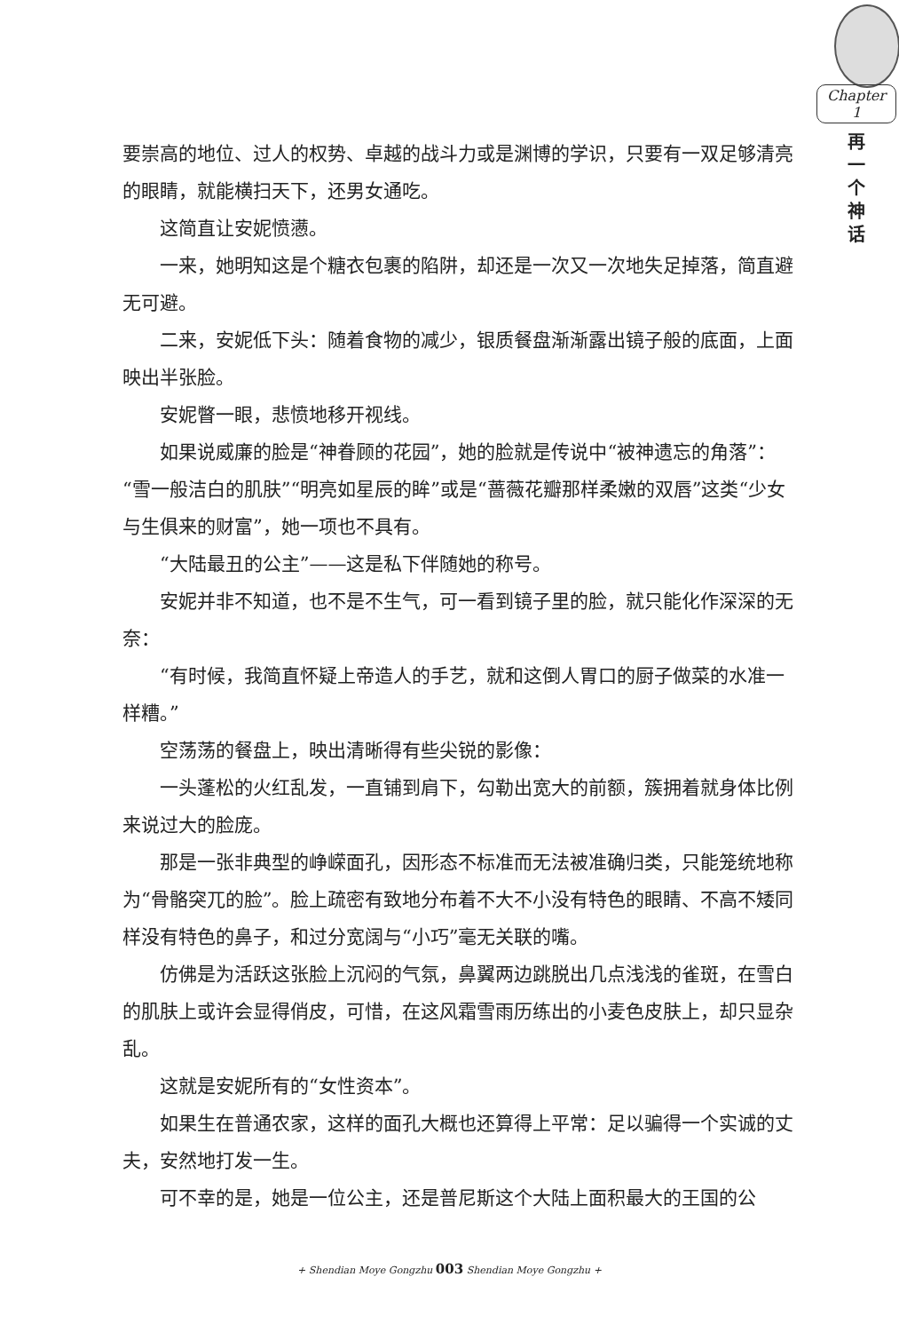Chapter 1
再 一 个 神 话
要崇高的地位、过人的权势、卓越的战斗力或是渊博的学识，只要有一双足够清亮的眼睛，就能横扫天下，还男女通吃。
这简直让安妮愤懑。
一来，她明知这是个糖衣包裹的陷阱，却还是一次又一次地失足掉落，简直避无可避。
二来，安妮低下头：随着食物的减少，银质餐盘渐渐露出镜子般的底面，上面映出半张脸。
安妮瞥一眼，悲愤地移开视线。
如果说威廉的脸是“神眷顾的花园”，她的脸就是传说中“被神遗忘的角落”：“雪一般洁白的肌肤”“明亮如星辰的眸”或是“蔷薇花瓣那样柔嫩的双唇”这类“少女与生俱来的财富”，她一项也不具有。
“大陆最丑的公主”——这是私下伴随她的称号。
安妮并非不知道，也不是不生气，可一看到镜子里的脸，就只能化作深深的无奈：
“有时候，我简直怀疑上帝造人的手艺，就和这倒人胃口的厨子做菜的水准一样糟。”
空荡荡的餐盘上，映出清晰得有些尖锐的影像：
一头蓬松的火红乱发，一直铺到肩下，勾勒出宽大的前额，簇拥着就身体比例来说过大的脸庞。
那是一张非典型的峥嵘面孔，因形态不标准而无法被准确归类，只能笼统地称为“骨骼突兀的脸”。脸上疏密有致地分布着不大不小没有特色的眼睛、不高不矮同样没有特色的鼻子，和过分宽阔与“小巧”毫无关联的嘴。
仿佛是为活跃这张脸上沉闷的气氛，鼻翼两边跳脱出几点浅浅的雀斑，在雪白的肌肤上或许会显得俏皮，可惜，在这风霜雪雨历练出的小麦色皮肤上，却只显杂乱。
这就是安妮所有的“女性资本”。
如果生在普通农家，这样的面孔大概也还算得上平常：足以骗得一个实诚的丈夫，安然地打发一生。
可不幸的是，她是一位公主，还是普尼斯这个大陆上面积最大的王国的公
+ Shendian Moye Gongzhu 003 Shendian Moye Gongzhu +